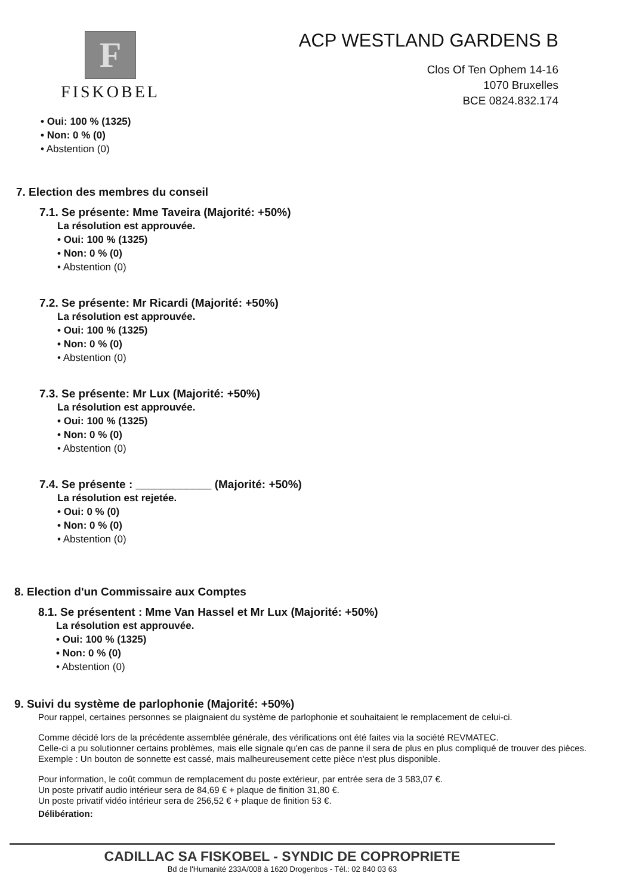F
FISKOBEL
ACP WESTLAND GARDENS B
Clos Of Ten Ophem 14-16
1070 Bruxelles
BCE 0824.832.174
• Oui: 100 % (1325)
• Non: 0 % (0)
• Abstention (0)
7. Election des membres du conseil
7.1. Se présente: Mme Taveira (Majorité: +50%)
La résolution est approuvée.
• Oui: 100 % (1325)
• Non: 0 % (0)
• Abstention (0)
7.2. Se présente: Mr Ricardi (Majorité: +50%)
La résolution est approuvée.
• Oui: 100 % (1325)
• Non: 0 % (0)
• Abstention (0)
7.3. Se présente: Mr Lux (Majorité: +50%)
La résolution est approuvée.
• Oui: 100 % (1325)
• Non: 0 % (0)
• Abstention (0)
7.4. Se présente : ____________ (Majorité: +50%)
La résolution est rejetée.
• Oui: 0 % (0)
• Non: 0 % (0)
• Abstention (0)
8. Election d'un Commissaire aux Comptes
8.1. Se présentent : Mme Van Hassel et Mr Lux (Majorité: +50%)
La résolution est approuvée.
• Oui: 100 % (1325)
• Non: 0 % (0)
• Abstention (0)
9. Suivi du système de parlophonie (Majorité: +50%)
Pour rappel, certaines personnes se plaignaient du système de parlophonie et souhaitaient le remplacement de celui-ci.
Comme décidé lors de la précédente assemblée générale, des vérifications ont été faites via la société REVMATEC.
Celle-ci a pu solutionner certains problèmes, mais elle signale qu'en cas de panne il sera de plus en plus compliqué de trouver des pièces.
Exemple : Un bouton de sonnette est cassé, mais malheureusement cette pièce n'est plus disponible.
Pour information, le coût commun de remplacement du poste extérieur, par entrée sera de 3 583,07 €.
Un poste privatif audio intérieur sera de 84,69 € + plaque de finition 31,80 €.
Un poste privatif vidéo intérieur sera de 256,52 € + plaque de finition 53 €.
Délibération:
CADILLAC SA FISKOBEL - SYNDIC DE COPROPRIETE
Bd de l'Humanité 233A/008 à 1620 Drogenbos - Tél.: 02 840 03 63